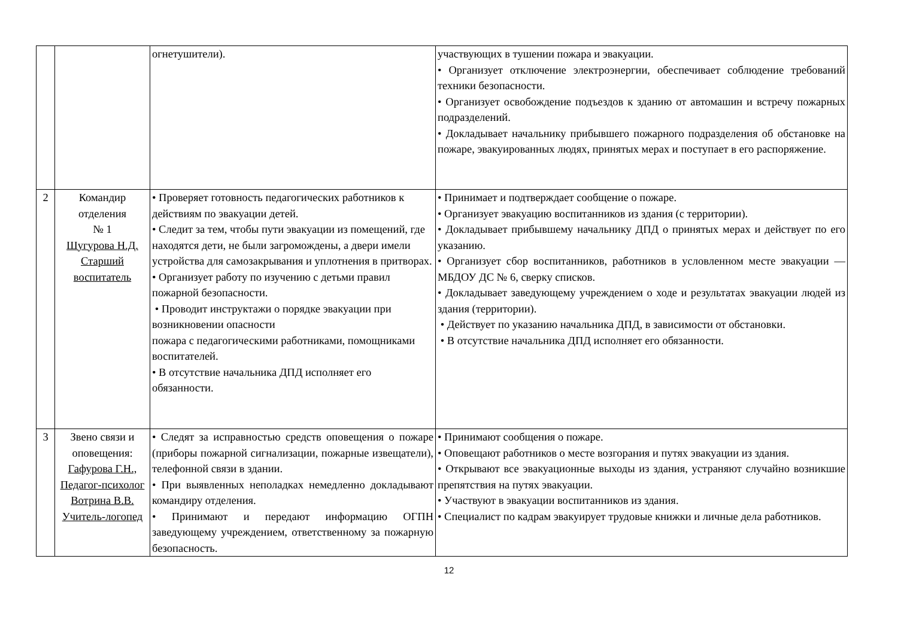| | | огнетушители). | участвующих в тушении пожара и эвакуации. • Организует отключение электроэнергии, обеспечивает соблюдение требований техники безопасности. • Организует освобождение подъездов к зданию от автомашин и встречу пожарных подразделений. • Докладывает начальнику прибывшего пожарного подразделения об обстановке на пожаре, эвакуированных людях, принятых мерах и поступает в его распоряжение. |
| 2 | Командир отделения № 1 Шугурова Н.Д. Старший воспитатель | • Проверяет готовность педагогических работников к действиям по эвакуации детей. • Следит за тем, чтобы пути эвакуации из помещений, где находятся дети, не были загромождены, а двери имели устройства для самозакрывания и уплотнения в притворах. • Организует работу по изучению с детьми правил пожарной безопасности. • Проводит инструктажи о порядке эвакуации при возникновении опасности пожара с педагогическими работниками, помощниками воспитателей. • В отсутствие начальника ДПД исполняет его обязанности. | • Принимает и подтверждает сообщение о пожаре. • Организует эвакуацию воспитанников из здания (с территории). • Докладывает прибывшему начальнику ДПД о принятых мерах и действует по его указанию. • Организует сбор воспитанников, работников в условленном месте эвакуации — МБДОУ ДС № 6, сверку списков. • Докладывает заведующему учреждением о ходе и результатах эвакуации людей из здания (территории). • Действует по указанию начальника ДПД, в зависимости от обстановки. • В отсутствие начальника ДПД исполняет его обязанности. |
| 3 | Звено связи и оповещения: Гафурова Г.Н., Педагог-психолог Вотрина В.В. Учитель-логопед | • Следят за исправностью средств оповещения о пожаре (приборы пожарной сигнализации, пожарные извещатели), телефонной связи в здании. • При выявленных неполадках немедленно докладывают командиру отделения. • Принимают и передают информацию ОГПН заведующему учреждением, ответственному за пожарную безопасность. | • Принимают сообщения о пожаре. • Оповещают работников о месте возгорания и путях эвакуации из здания. • Открывают все эвакуационные выходы из здания, устраняют случайно возникшие препятствия на путях эвакуации. • Участвуют в эвакуации воспитанников из здания. • Специалист по кадрам эвакуирует трудовые книжки и личные дела работников. |
12